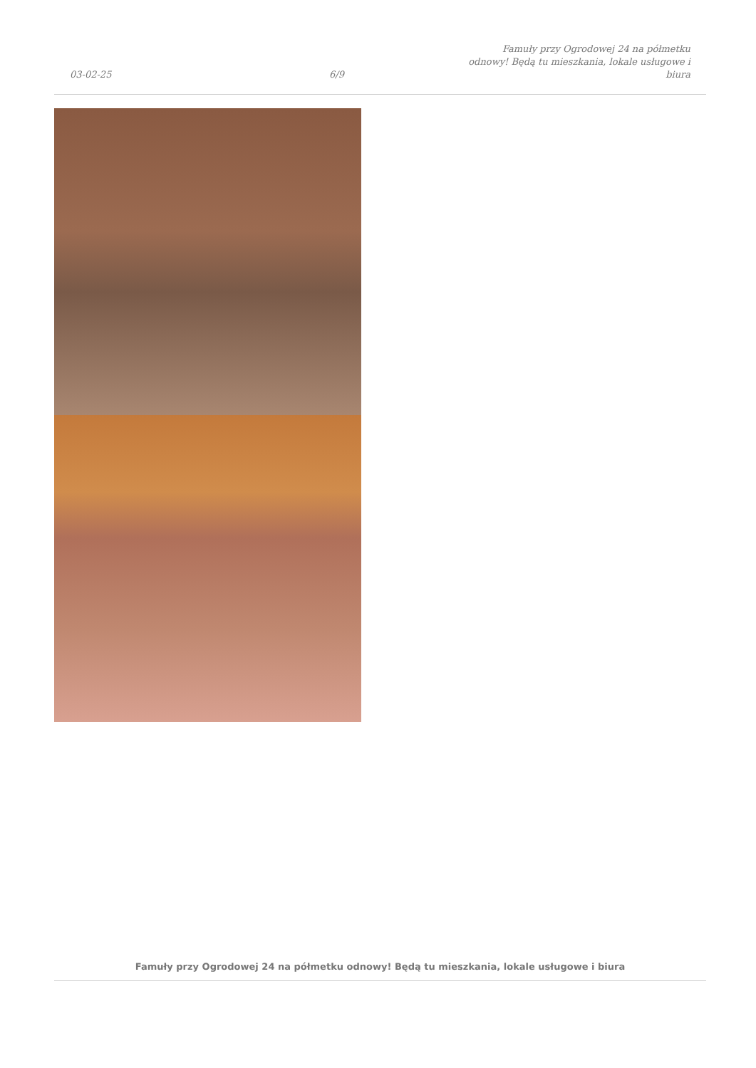03-02-25
6/9
Famuły przy Ogrodowej 24 na półmetku odnowy! Będą tu mieszkania, lokale usługowe i biura
Famuły przy Ogrodowej 24 na półmetku odnowy! Będą tu mieszkania, lokale usługowe i biura